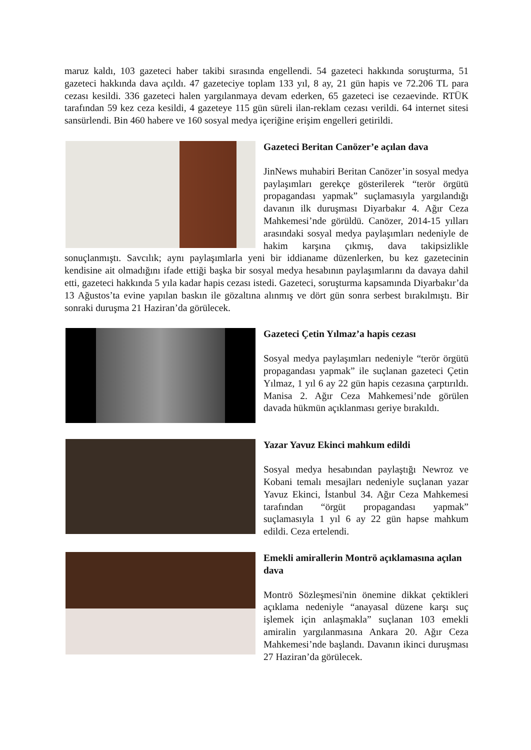maruz kaldı, 103 gazeteci haber takibi sırasında engellendi. 54 gazeteci hakkında soruşturma, 51 gazeteci hakkında dava açıldı. 47 gazeteciye toplam 133 yıl, 8 ay, 21 gün hapis ve 72.206 TL para cezası kesildi. 336 gazeteci halen yargılanmaya devam ederken, 65 gazeteci ise cezaevinde. RTÜK tarafından 59 kez ceza kesildi, 4 gazeteye 115 gün süreli ilan-reklam cezası verildi. 64 internet sitesi sansürlendi. Bin 460 habere ve 160 sosyal medya içeriğine erişim engelleri getirildi.
Gazeteci Beritan Canözer’e açılan dava
JinNews muhabiri Beritan Canözer’in sosyal medya paylaşımları gerekçe gösterilerek “terör örgütü propagandası yapmak” suçlamasıyla yargılandığı davanın ilk duruşması Diyarbakır 4. Ağır Ceza Mahkemesi’nde görüldü. Canözer, 2014-15 yılları arasındaki sosyal medya paylaşımları nedeniyle de hakim karşına çıkmış, dava takipsizlikle sonuçlanmıştı. Savcılık; aynı paylaşımlarla yeni bir iddianame düzenlerken, bu kez gazetecinin kendisine ait olmadığını ifade ettiği başka bir sosyal medya hesabının paylaşımlarını da davaya dahil etti, gazeteci hakkında 5 yıla kadar hapis cezası istedi. Gazeteci, soruşturma kapsamında Diyarbakır’da 13 Ağustos’ta evine yapılan baskın ile gözaltına alınmış ve dört gün sonra serbest bırakılmıştı. Bir sonraki duruşma 21 Haziran’da görülecek.
Gazeteci Çetin Yılmaz’a hapis cezası
Sosyal medya paylaşımları nedeniyle “terör örgütü propagandası yapmak” ile suçlanan gazeteci Çetin Yılmaz, 1 yıl 6 ay 22 gün hapis cezasına çarptırıldı. Manisa 2. Ağır Ceza Mahkemesi’nde görülen davada hükmün açıklanması geriye bırakıldı.
Yazar Yavuz Ekinci mahkum edildi
Sosyal medya hesabından paylaştığı Newroz ve Kobani temalı mesajları nedeniyle suçlanan yazar Yavuz Ekinci, İstanbul 34. Ağır Ceza Mahkemesi tarafından “örgüt propagandası yapmak” suçlamasıyla 1 yıl 6 ay 22 gün hapse mahkum edildi. Ceza ertelendi.
Emekli amirallerin Montrö açıklamasına açılan dava
Montrö Sözleşmesi'nin önemine dikkat çektikleri açıklama nedeniyle “anayasal düzene karşı suç işlemek için anlaşmakla” suçlanan 103 emekli amiralin yargılanmasına Ankara 20. Ağır Ceza Mahkemesi’nde başlandı. Davanın ikinci duruşması 27 Haziran’da görülecek.